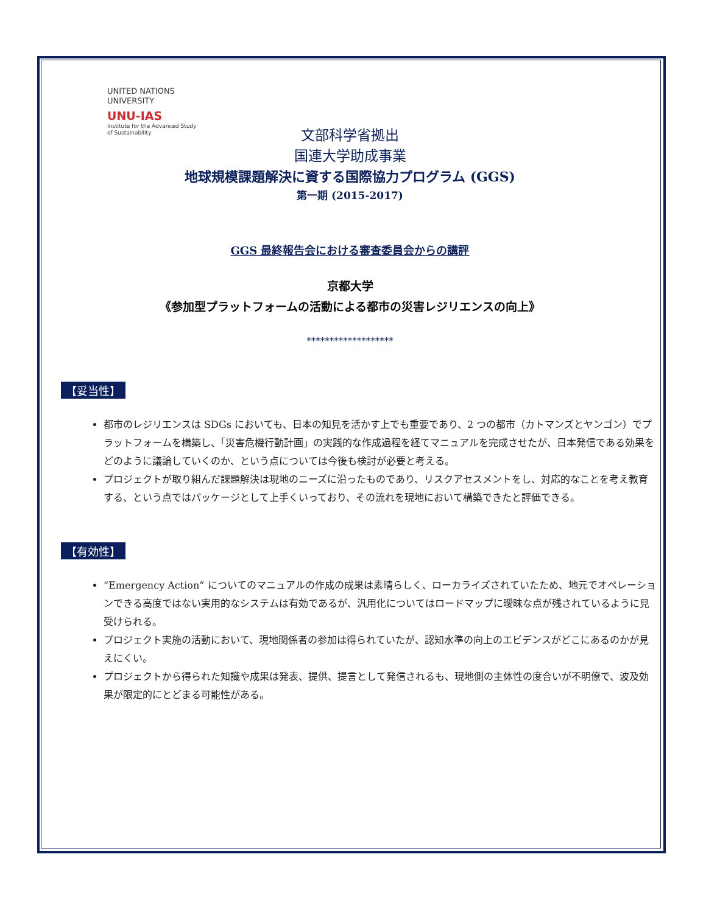UNITED NATIONS
UNIVERSITY
UNU-IAS
Institute for the Advanced Study
of Sustainability
文部科学省拠出
国連大学助成事業
地球規模課題解決に資する国際協力プログラム (GGS)
第一期 (2015-2017)
GGS 最終報告会における審査委員会からの講評
京都大学
《参加型プラットフォームの活動による都市の災害レジリエンスの向上》
*******************
【妥当性】
都市のレジリエンスは SDGs においても、日本の知見を活かす上でも重要であり、2 つの都市（カトマンズとヤンゴン）でプラットフォームを構築し、「災害危機行動計画」の実践的な作成過程を経てマニュアルを完成させたが、日本発信である効果をどのように議論していくのか、という点については今後も検討が必要と考える。
プロジェクトが取り組んだ課題解決は現地のニーズに沿ったものであり、リスクアセスメントをし、対応的なことを考え教育する、という点ではパッケージとして上手くいっており、その流れを現地において構築できたと評価できる。
【有効性】
“Emergency Action” についてのマニュアルの作成の成果は素晴らしく、ローカライズされていたため、地元でオペレーションできる高度ではない実用的なシステムは有効であるが、汎用化についてはロードマップに曖昧な点が残されているように見受けられる。
プロジェクト実施の活動において、現地関係者の参加は得られていたが、認知水準の向上のエビデンスがどこにあるのかが見えにくい。
プロジェクトから得られた知識や成果は発表、提供、提言として発信されるも、現地側の主体性の度合いが不明僚で、波及効果が限定的にとどまる可能性がある。